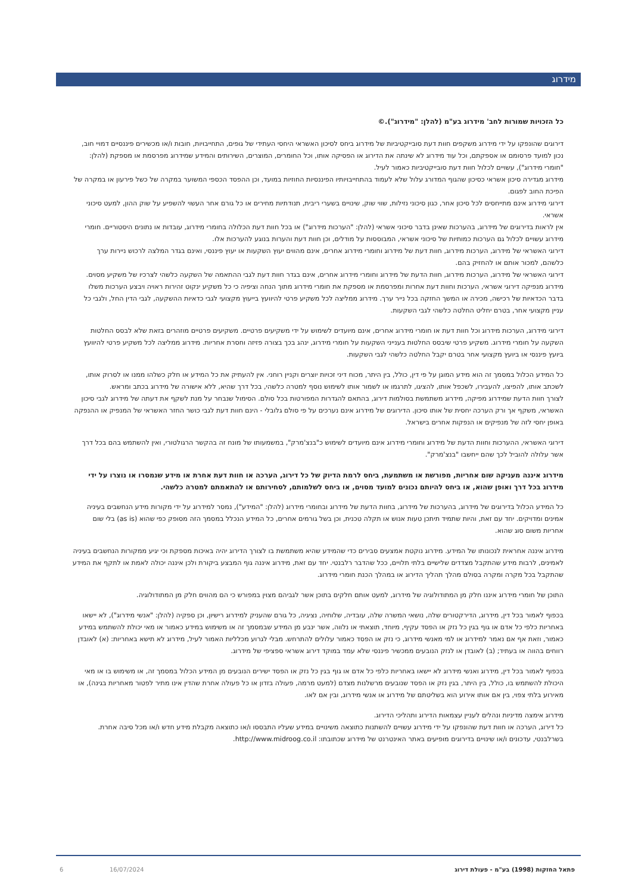מידרוג
כל הזכויות שמורות לחב' מידרוג בע"מ (להלן: "מידרוג").©
דירוגים שהונפקו על ידי מידרוג משקפים חוות דעת סובייקטיביות של מידרוג ביחס לסיכון האשראי היחסי העתידי של גופים, התחייבויות, חובות ו/או מכשירים פיננסיים דמויי חוב, נכון למועד פרסומם או אספקתם, וכל עוד מידרוג לא שינתה את הדירוג או הפסיקה אותו, וכל החומרים, המוצרים, השירותים והמידע שמידרוג מפרסמת או מספקת (להלן: "חומרי מידרוג"), עשויים לכלול חוות דעת סובייקטיביות כאמור לעיל.
מידרוג מגדירה סיכון אשראי כסיכון שהגוף המדורג עלול שלא לעמוד בהתחייבויותיו הפיננסיות החוזיות במועד, וכן ההפסד הכספי המשוער במקרה של כשל פירעון או במקרה של הפיכת החוב לפגום.
דירוגי מידרוג אינם מתייחסים לכל סיכון אחר, כגון סיכוני נזילות, שווי שוק, שינויים בשערי ריבית, תנודתיות מחירים או כל גורם אחר העשוי להשפיע על שוק ההון, למעט סיכוני אשראי.
אין לראות בדירוגים של מידרוג, בהערכות שאינן בדבר סיכוני אשראי (להלן: "הערכות מידרוג") או בכל חוות דעת הכלולה בחומרי מידרוג, עובדות או נתונים היסטוריים. חומרי מידרוג עשויים לכלול גם הערכות כמותיות של סיכוני אשראי, המבוססות על מודלים, וכן חוות דעת והערות בנוגע להערכות אלו.
דירוגי האשראי של מידרוג, הערכות מידרוג, חוות דעת של מידרוג וחומרי מידרוג אחרים, אינם מהווים יעוץ השקעות או יעוץ פיננסי, ואינם בגדר המלצה לרכוש ניירות ערך כלשהם, למכור אותם או להחזיק בהם.
דירוגי האשראי של מידרוג, הערכות מידרוג, חוות הדעת של מידרוג וחומרי מידרוג אחרים, אינם בגדר חוות דעת לגבי ההתאמה של השקעה כלשהי לצרכיו של משקיע מסוים.
מידרוג מנפיקה דירוגי אשראי, הערכות וחוות דעת אחרות ומפרסמת או מספקת את חומרי מידרוג מתוך הנחה וציפיה כי כל משקיע ינקוט זהירות ראויה ויבצע הערכות משלו בדבר הכדאיות של רכישה, מכירה או המשך החזקה בכל נייר ערך. מידרוג ממליצה לכל משקיע פרטי להיוועץ בייעוץ מקצועי לגבי כדאיות ההשקעה, לגבי הדין החל, ולגבי כל עניין מקצועי אחר, בטרם יחליט החלטה כלשהי לגבי השקעות.
דירוגי מידרוג, הערכות מידרוג וכל חוות דעת או חומרי מידרוג אחרים, אינם מיועדים לשימוש על ידי משקיעים פרטיים. משקיעים פרטיים מוזהרים בזאת שלא לבסס החלטות השקעה על חומרי מידרוג. משקיע פרטי שיבסס החלטות בענייני השקעות על חומרי מידרוג, ינהג בכך בצורה פזיזה וחסרת אחריות. מידרוג ממליצה לכל משקיע פרטי להיוועץ ביועץ פיננסי או ביועץ מקצועי אחר בטרם יקבל החלטה כלשהי לגבי השקעות.
כל המידע הכלול במסמך זה הוא מידע המוגן על פי דין, כולל, בין היתר, מכוח דיני זכויות יוצרים וקניין רוחני. אין להעתיק את כל המידע או חלק כשלהו ממנו או לסרוק אותו, לשכתב אותו, להפיצו, להעבירו, לשכפל אותו, להציגו, לתרגמו או לשמור אותו לשימוש נוסף למטרה כלשהי, בכל דרך שהיא, ללא אישורה של מידרוג בכתב ומראש.
לצורך חוות הדעת שמידרוג מפיקה, מידרוג משתמשת בסולמות דירוג, בהתאם להגדרות המפורטות בכל סולם. הסימול שנבחר על מנת לשקף את דעתה של מידרוג לגבי סיכון האשראי, משקף אך ורק הערכה יחסית של אותו סיכון. הדירוגים של מידרוג אינם נערכים על פי סולם גלובלי - הינם חוות דעת לגבי כושר החזר האשראי של המנפיק או ההנפקה באופן יחסי לזה של מנפיקים או הנפקות אחרים בישראל.
דירוגי האשראי, ההערכות וחוות הדעת של מידרוג וחומרי מידרוג אינם מיועדים לשימוש כ"בנצ'מרק", במשמעותו של מונח זה בהקשר הרגולטורי, ואין להשתמש בהם בכל דרך אשר עלולה להוביל לכך שהם ייחשבו "בנצ'מרק".
מידרוג איננה מעניקה שום אחריות, מפורשת או משתמעת, ביחס לרמת הדיוק של כל דירוג, הערכה או חוות דעת אחרת או מידע שנמסרו או נוצרו על ידי מידרוג בכל דרך ואופן שהוא, או ביחס להיותם נכונים למועד מסוים, או ביחס לשלמותם, לסחירותם או להתאמתם למטרה כלשהי.
כל המידע הכלול בדירוגים של מידרוג, בהערכות של מידרוג, בחוות הדעת של מידרוג ובחומרי מידרוג (להלן: "המידע"), נמסר למידרוג על ידי מקורות מידע הנחשבים בעיניה אמינים ומדויקים. יחד עם זאת, והיות שתמיד תיתכן טעות אנוש או תקלה טכנית, וכן בשל גורמים אחרים, כל המידע הנכלל במסמך הזה מסופק כפי שהוא (as is) בלי שום אחריות משום סוג שהוא.
מידרוג איננה אחראית לנכונותו של המידע. מידרוג נוקטת אמצעים סבירים כדי שהמידע שהיא משתמשת בו לצורך הדירוג יהיה באיכות מספקת וכי יגיע ממקורות הנחשבים בעיניה לאמינים, לרבות מידע שהתקבל מצדדים שלישיים בלתי תלויים, ככל שהדבר רלבנטי. יחד עם זאת, מידרוג איננה גוף המבצע ביקורת ולכן איננה יכולה לאמת או לתקף את המידע שהתקבל בכל מקרה ומקרה בסולם מהלך תהליך הדירוג או במהלך הכנת חומרי מידרוג.
התוכן של חומרי מידרוג איננו חלק מן המתודולוגיה של מידרוג, למעט אותם חלקים בתוכן אשר לגביהם מצוין במפורש כי הם מהווים חלק מן המתודולוגיה.
בכפוף לאמור בכל דין, מידרוג, הדירקטורים שלה, נושאי המשרה שלה, עובדיה, שלוחיה, נציגיה, כל גורם שהעניק למידרוג רישיון, וכן ספקיה (להלן: "אנשי מידרוג"), לא יישאו באחריות כלפי כל אדם או גוף בגין כל נזק או הפסד עקיף, מיוחד, תוצאתי או נלווה, אשר ינבע מן המידע שבמסמך זה או משימוש במידע כאמור או מאי יכולת להשתמש במידע כאמור, וזאת אף אם נאמר למידרוג או למי מאנשי מידרוג, כי נזק או הפסד כאמור עלולים להתרחש. מבלי לגרוע מכלליות האמור לעיל, מידרוג לא תישא באחריות: (א) לאובדן רווחים בהווה או בעתיד; (ב) לאובדן או לנזק הנובעים ממכשיר פיננסי שלא עמד במוקד דירוג אשראי ספציפי של מידרוג.
בכפוף לאמור בכל דין, מידרוג ואנשי מידרוג לא יישאו באחריות כלפי כל אדם או גוף בגין כל נזק או הפסד ישירים הנובעים מן המידע הכלול במסמך זה, או משימוש בו או מאי היכולת להשתמש בו, כולל, בין היתר, בגין נזק או הפסד שנובעים מרשלנות מצדם (למעט מרמה, פעולה בזדון או כל פעולה אחרת שהדין אינו מתיר לפטור מאחריות בגינה), או מאירוע בלתי צפוי, בין אם אותו אירוע הוא בשליטתם של מידרוג או אנשי מידרוג, ובין אם לאו.
מידרוג אימצה מדיניות ונהלים לעניין עצמאות הדירוג ותהליכי הדירוג.
כל דירוג, הערכה או חוות דעת שהונפקו על ידי מידרוג עשויים להשתנות כתוצאה משינויים במידע שעליו התבססו ו/או כתוצאה מקבלת מידע חדש ו/או מכל סיבה אחרת. בשרלבנטי, עדכונים ו/או שינויים בדירוגים מופיעים באתר האינטרנט של מידרוג שכתובתו: http://www.midroog.co.il.
פתאל החזקות (1998) בע"מ - פעולת דירוג 16/07/2024 6